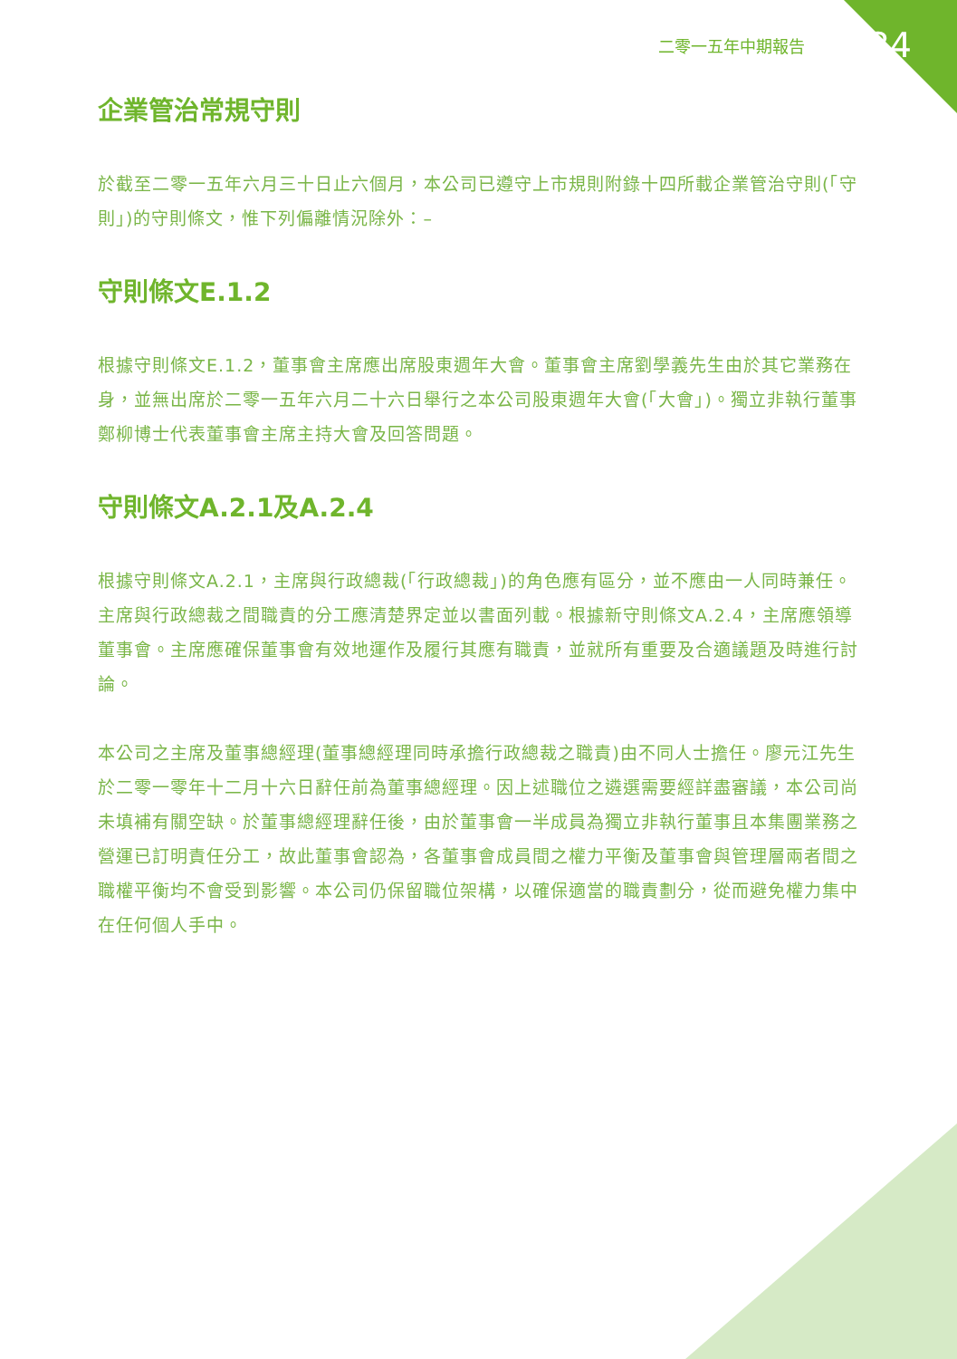二零一五年中期報告 34
企業管治常規守則
於截至二零一五年六月三十日止六個月，本公司已遵守上市規則附錄十四所載企業管治守則(「守則」)的守則條文，惟下列偏離情況除外：–
守則條文E.1.2
根據守則條文E.1.2，董事會主席應出席股東週年大會。董事會主席劉學義先生由於其它業務在身，並無出席於二零一五年六月二十六日舉行之本公司股東週年大會(「大會」)。獨立非執行董事鄭柳博士代表董事會主席主持大會及回答問題。
守則條文A.2.1及A.2.4
根據守則條文A.2.1，主席與行政總裁(「行政總裁」)的角色應有區分，並不應由一人同時兼任。主席與行政總裁之間職責的分工應清楚界定並以書面列載。根據新守則條文A.2.4，主席應領導董事會。主席應確保董事會有效地運作及履行其應有職責，並就所有重要及合適議題及時進行討論。
本公司之主席及董事總經理(董事總經理同時承擔行政總裁之職責)由不同人士擔任。廖元江先生於二零一零年十二月十六日辭任前為董事總經理。因上述職位之遴選需要經詳盡審議，本公司尚未填補有關空缺。於董事總經理辭任後，由於董事會一半成員為獨立非執行董事且本集團業務之營運已訂明責任分工，故此董事會認為，各董事會成員間之權力平衡及董事會與管理層兩者間之職權平衡均不會受到影響。本公司仍保留職位架構，以確保適當的職責劃分，從而避免權力集中在任何個人手中。